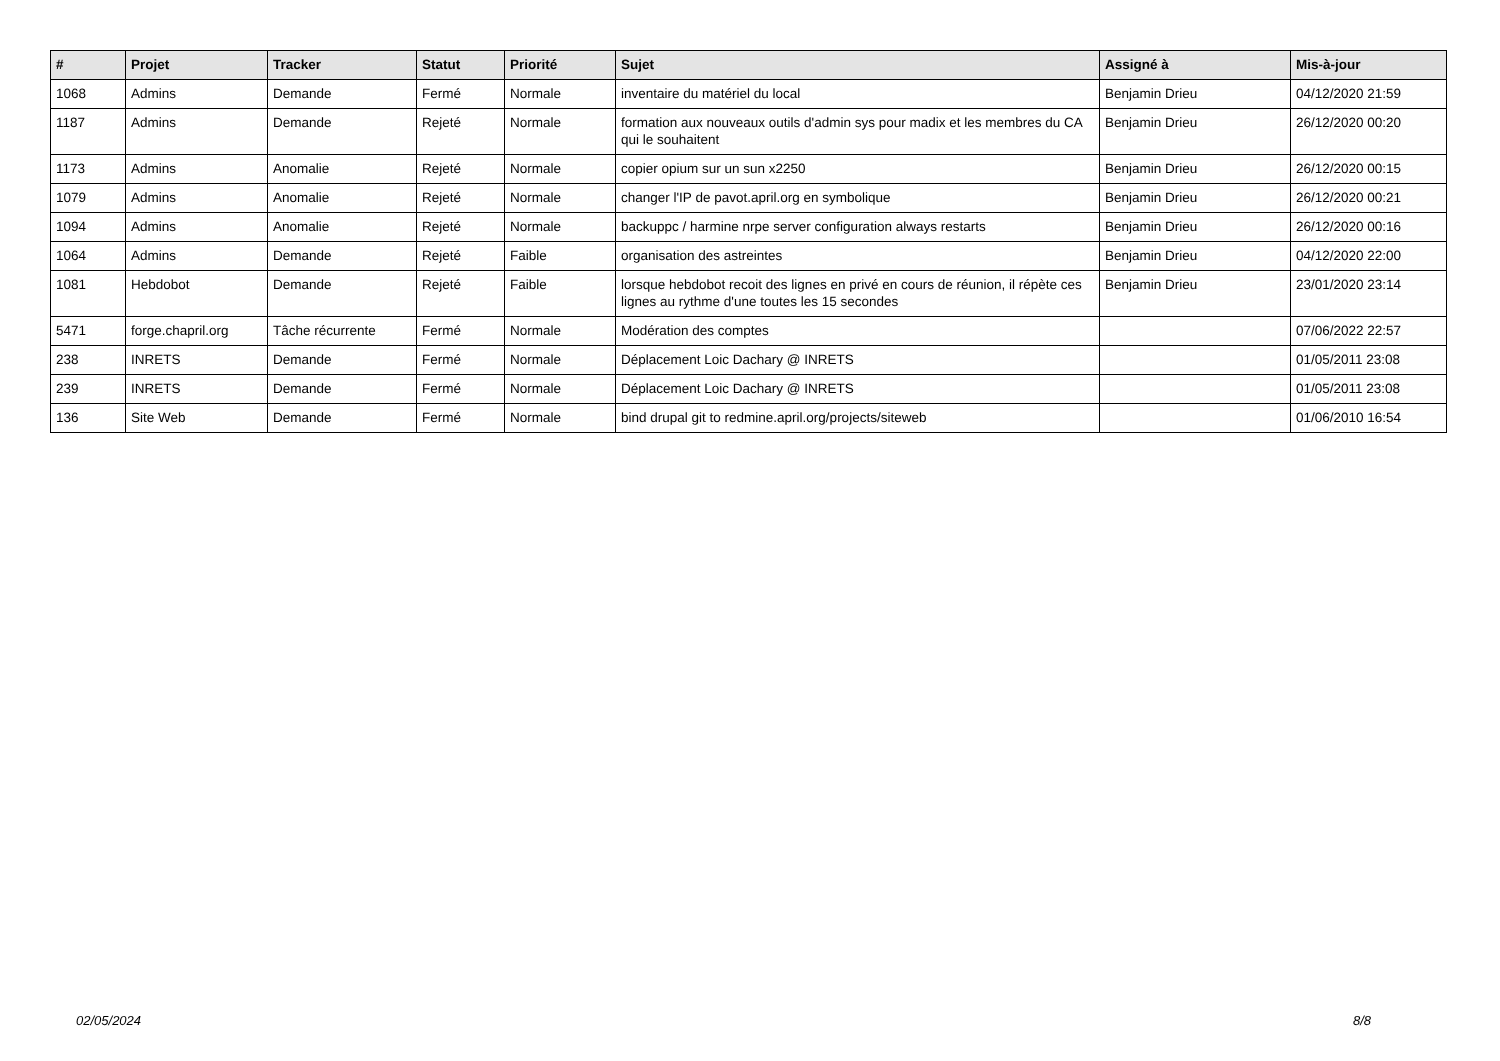| # | Projet | Tracker | Statut | Priorité | Sujet | Assigné à | Mis-à-jour |
| --- | --- | --- | --- | --- | --- | --- | --- |
| 1068 | Admins | Demande | Fermé | Normale | inventaire du matériel du local | Benjamin Drieu | 04/12/2020 21:59 |
| 1187 | Admins | Demande | Rejeté | Normale | formation aux nouveaux outils d'admin sys pour madix et les membres du CA qui le souhaitent | Benjamin Drieu | 26/12/2020 00:20 |
| 1173 | Admins | Anomalie | Rejeté | Normale | copier opium sur un sun x2250 | Benjamin Drieu | 26/12/2020 00:15 |
| 1079 | Admins | Anomalie | Rejeté | Normale | changer l'IP de pavot.april.org en symbolique | Benjamin Drieu | 26/12/2020 00:21 |
| 1094 | Admins | Anomalie | Rejeté | Normale | backuppc / harmine nrpe server configuration always restarts | Benjamin Drieu | 26/12/2020 00:16 |
| 1064 | Admins | Demande | Rejeté | Faible | organisation des astreintes | Benjamin Drieu | 04/12/2020 22:00 |
| 1081 | Hebdobot | Demande | Rejeté | Faible | lorsque hebdobot recoit des lignes en privé en cours de réunion, il répète ces lignes au rythme d'une toutes les 15 secondes | Benjamin Drieu | 23/01/2020 23:14 |
| 5471 | forge.chapril.org | Tâche récurrente | Fermé | Normale | Modération des comptes | | 07/06/2022 22:57 |
| 238 | INRETS | Demande | Fermé | Normale | Déplacement Loic Dachary @ INRETS | | 01/05/2011 23:08 |
| 239 | INRETS | Demande | Fermé | Normale | Déplacement Loic Dachary @ INRETS | | 01/05/2011 23:08 |
| 136 | Site Web | Demande | Fermé | Normale | bind drupal git to redmine.april.org/projects/siteweb | | 01/06/2010 16:54 |
02/05/2024 8/8